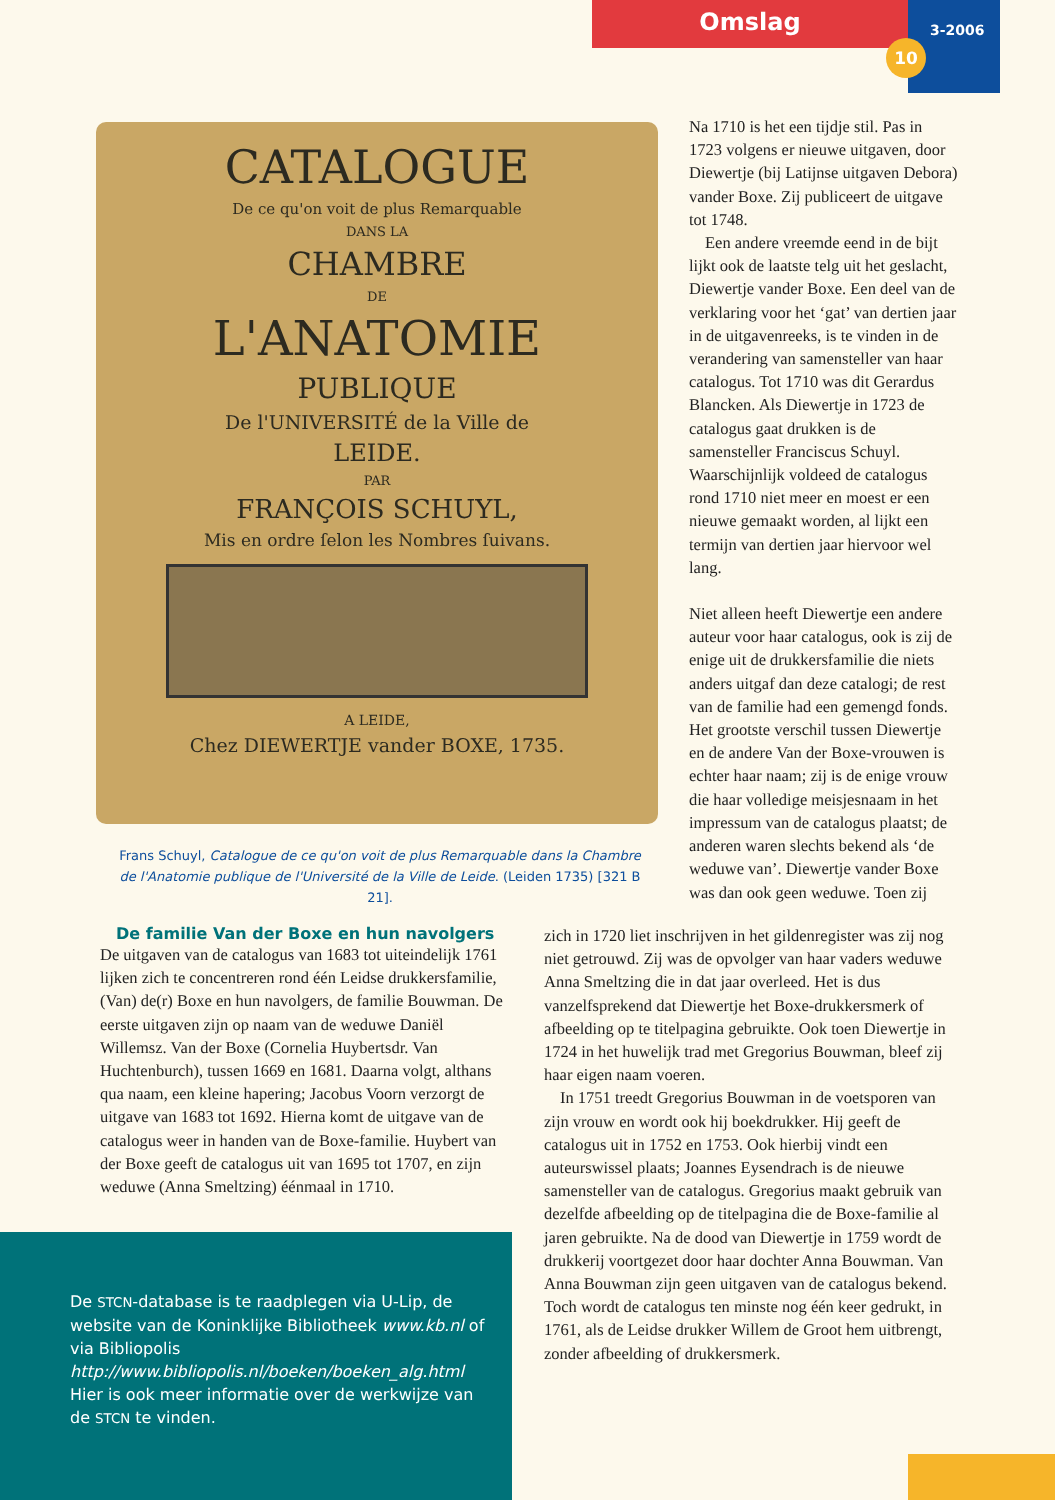Omslag 3-2006
10
CATALOGUE
De ce qu'on voit de plus Remarquable
DANS LA
CHAMBRE
DE
L'ANATOMIE
PUBLIQUE
De l'UNIVERSITÉ de la Ville de
LEIDE.
PAR
FRANÇOIS SCHUYL,
Mis en ordre ſelon les Nombres ſuivans.
A LEIDE,
Chez DIEWERTJE vander BOXE, 1735.
Frans Schuyl, Catalogue de ce qu'on voit de plus Remarquable dans la Chambre de l'Anatomie publique de l'Université de la Ville de Leide. (Leiden 1735) [321 B 21].
Na 1710 is het een tijdje stil. Pas in 1723 volgens er nieuwe uitgaven, door Diewertje (bij Latijnse uitgaven Debora) vander Boxe. Zij publiceert de uitgave tot 1748.
Een andere vreemde eend in de bijt lijkt ook de laatste telg uit het geslacht, Diewertje vander Boxe. Een deel van de verklaring voor het ‘gat’ van dertien jaar in de uitgavenreeks, is te vinden in de verandering van samensteller van haar catalogus. Tot 1710 was dit Gerardus Blancken. Als Diewertje in 1723 de catalogus gaat drukken is de samensteller Franciscus Schuyl. Waarschijnlijk voldeed de catalogus rond 1710 niet meer en moest er een nieuwe gemaakt worden, al lijkt een termijn van dertien jaar hiervoor wel lang.
Niet alleen heeft Diewertje een andere auteur voor haar catalogus, ook is zij de enige uit de drukkersfamilie die niets anders uitgaf dan deze catalogi; de rest van de familie had een gemengd fonds. Het grootste verschil tussen Diewertje en de andere Van der Boxe-vrouwen is echter haar naam; zij is de enige vrouw die haar volledige meisjesnaam in het impressum van de catalogus plaatst; de anderen waren slechts bekend als ‘de weduwe van’. Diewertje vander Boxe was dan ook geen weduwe. Toen zij
De familie Van der Boxe en hun navolgers
De uitgaven van de catalogus van 1683 tot uiteindelijk 1761 lijken zich te concentreren rond één Leidse drukkersfamilie, (Van) de(r) Boxe en hun navolgers, de familie Bouwman. De eerste uitgaven zijn op naam van de weduwe Daniël Willemsz. Van der Boxe (Cornelia Huybertsdr. Van Huchtenburch), tussen 1669 en 1681. Daarna volgt, althans qua naam, een kleine hapering; Jacobus Voorn verzorgt de uitgave van 1683 tot 1692. Hierna komt de uitgave van de catalogus weer in handen van de Boxe-familie. Huybert van der Boxe geeft de catalogus uit van 1695 tot 1707, en zijn weduwe (Anna Smeltzing) éénmaal in 1710.
zich in 1720 liet inschrijven in het gildenregister was zij nog niet getrouwd. Zij was de opvolger van haar vaders weduwe Anna Smeltzing die in dat jaar overleed. Het is dus vanzelfsprekend dat Diewertje het Boxe-drukkersmerk of afbeelding op te titelpagina gebruikte. Ook toen Diewertje in 1724 in het huwelijk trad met Gregorius Bouwman, bleef zij haar eigen naam voeren.
In 1751 treedt Gregorius Bouwman in de voetsporen van zijn vrouw en wordt ook hij boekdrukker. Hij geeft de catalogus uit in 1752 en 1753. Ook hierbij vindt een auteurswissel plaats; Joannes Eysendrach is de nieuwe samensteller van de catalogus. Gregorius maakt gebruik van dezelfde afbeelding op de titelpagina die de Boxe-familie al jaren gebruikte. Na de dood van Diewertje in 1759 wordt de drukkerij voortgezet door haar dochter Anna Bouwman. Van Anna Bouwman zijn geen uitgaven van de catalogus bekend. Toch wordt de catalogus ten minste nog één keer gedrukt, in 1761, als de Leidse drukker Willem de Groot hem uitbrengt, zonder afbeelding of drukkersmerk.
De STCN-database is te raadplegen via U-Lip, de website van de Koninklijke Bibliotheek www.kb.nl of via Bibliopolis http://www.bibliopolis.nl/boeken/boeken_alg.html Hier is ook meer informatie over de werkwijze van de STCN te vinden.